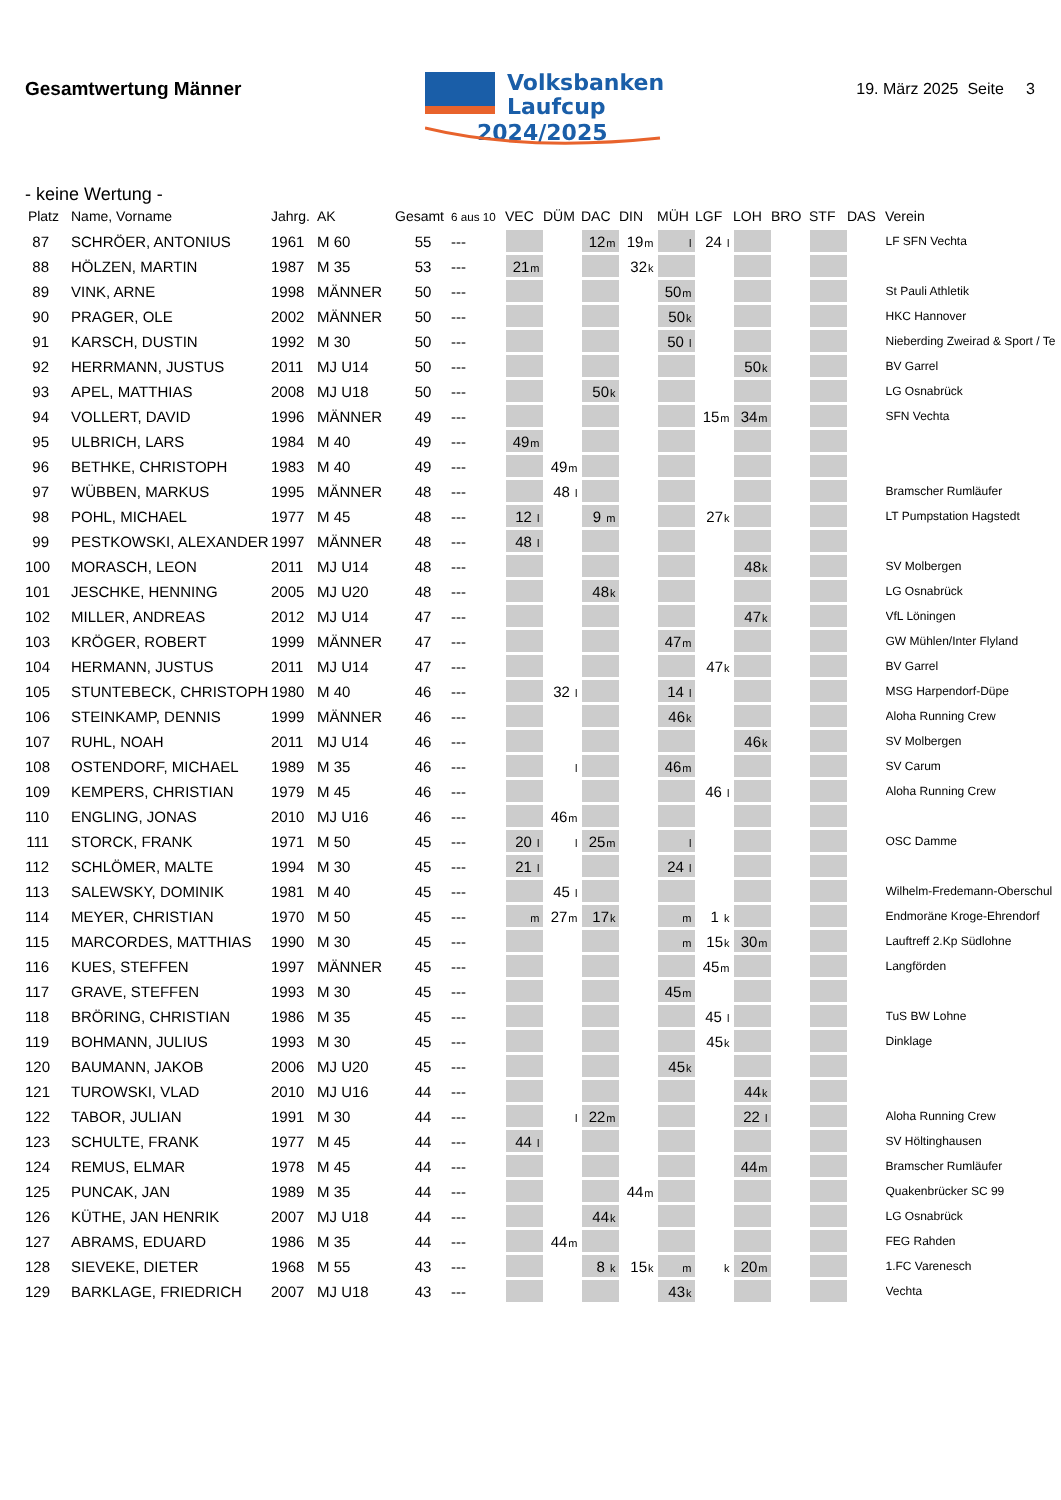Gesamtwertung Männer
Volksbanken
Laufcup
2024/2025
19. März 2025 Seite 3
- keine Wertung -
| Platz | Name, Vorname | Jahrg. | AK | Gesamt | 6 aus 10 | VEC | DÜM | DAC | DIN | MÜH | LGF | LOH | BRO | STF | DAS | Verein |
| --- | --- | --- | --- | --- | --- | --- | --- | --- | --- | --- | --- | --- | --- | --- | --- | --- |
| 87 | SCHRÖER, ANTONIUS | 1961 | M 60 | 55 | --- | | | 12 m | 19 m | l | 24 l | | | | | LF SFN Vechta |
| 88 | HÖLZEN, MARTIN | 1987 | M 35 | 53 | --- | 21 m | | | 32 k | | | | | | | |
| 89 | VINK, ARNE | 1998 | MÄNNER | 50 | --- | | | | | 50 m | | | | | | St Pauli Athletik |
| 90 | PRAGER, OLE | 2002 | MÄNNER | 50 | --- | | | | | 50 k | | | | | | HKC Hannover |
| 91 | KARSCH, DUSTIN | 1992 | M 30 | 50 | --- | | | | | 50 l | | | | | | Nieberding Zweirad & Sport / Te |
| 92 | HERRMANN, JUSTUS | 2011 | MJ U14 | 50 | --- | | | | | | | 50 k | | | | BV Garrel |
| 93 | APEL, MATTHIAS | 2008 | MJ U18 | 50 | --- | | | 50 k | | | | | | | | LG Osnabrück |
| 94 | VOLLERT, DAVID | 1996 | MÄNNER | 49 | --- | | | | | | 15 m | 34 m | | | | SFN Vechta |
| 95 | ULBRICH, LARS | 1984 | M 40 | 49 | --- | 49 m | | | | | | | | | | |
| 96 | BETHKE, CHRISTOPH | 1983 | M 40 | 49 | --- | | 49 m | | | | | | | | | |
| 97 | WÜBBEN, MARKUS | 1995 | MÄNNER | 48 | --- | | 48 l | | | | | | | | | Bramscher Rumläufer |
| 98 | POHL, MICHAEL | 1977 | M 45 | 48 | --- | 12 l | | 9 m | | | 27 k | | | | | LT Pumpstation Hagstedt |
| 99 | PESTKOWSKI, ALEXANDER | 1997 | MÄNNER | 48 | --- | 48 l | | | | | | | | | | |
| 100 | MORASCH, LEON | 2011 | MJ U14 | 48 | --- | | | | | | | 48 k | | | | SV Molbergen |
| 101 | JESCHKE, HENNING | 2005 | MJ U20 | 48 | --- | | | 48 k | | | | | | | | LG Osnabrück |
| 102 | MILLER, ANDREAS | 2012 | MJ U14 | 47 | --- | | | | | | | 47 k | | | | VfL Löningen |
| 103 | KRÖGER, ROBERT | 1999 | MÄNNER | 47 | --- | | | | | 47 m | | | | | | GW Mühlen/Inter Flyland |
| 104 | HERMANN, JUSTUS | 2011 | MJ U14 | 47 | --- | | | | | | 47 k | | | | | BV Garrel |
| 105 | STUNTEBECK, CHRISTOPH | 1980 | M 40 | 46 | --- | | 32 l | | | 14 l | | | | | | MSG Harpendorf-Düpe |
| 106 | STEINKAMP, DENNIS | 1999 | MÄNNER | 46 | --- | | | | | 46 k | | | | | | Aloha Running Crew |
| 107 | RUHL, NOAH | 2011 | MJ U14 | 46 | --- | | | | | | | 46 k | | | | SV Molbergen |
| 108 | OSTENDORF, MICHAEL | 1989 | M 35 | 46 | --- | | l | | | 46 m | | | | | | SV Carum |
| 109 | KEMPERS, CHRISTIAN | 1979 | M 45 | 46 | --- | | | | | | 46 l | | | | | Aloha Running Crew |
| 110 | ENGLING, JONAS | 2010 | MJ U16 | 46 | --- | | 46 m | | | | | | | | | |
| 111 | STORCK, FRANK | 1971 | M 50 | 45 | --- | 20 l | l | 25 m | | l | | | | | | OSC Damme |
| 112 | SCHLÖMER, MALTE | 1994 | M 30 | 45 | --- | 21 l | | | | 24 l | | | | | | |
| 113 | SALEWSKY, DOMINIK | 1981 | M 40 | 45 | --- | | 45 l | | | | | | | | | Wilhelm-Fredemann-Oberschul |
| 114 | MEYER, CHRISTIAN | 1970 | M 50 | 45 | --- | m | 27 m | 17 k | | m | 1 k | | | | | Endmoräne Kroge-Ehrendorf |
| 115 | MARCORDES, MATTHIAS | 1990 | M 30 | 45 | --- | | | | | m | 15 k | 30 m | | | | Lauftreff 2.Kp Südlohne |
| 116 | KUES, STEFFEN | 1997 | MÄNNER | 45 | --- | | | | | | 45 m | | | | | Langförden |
| 117 | GRAVE, STEFFEN | 1993 | M 30 | 45 | --- | | | | | 45 m | | | | | | |
| 118 | BRÖRING, CHRISTIAN | 1986 | M 35 | 45 | --- | | | | | | 45 l | | | | | TuS BW Lohne |
| 119 | BOHMANN, JULIUS | 1993 | M 30 | 45 | --- | | | | | | 45 k | | | | | Dinklage |
| 120 | BAUMANN, JAKOB | 2006 | MJ U20 | 45 | --- | | | | | 45 k | | | | | | |
| 121 | TUROWSKI, VLAD | 2010 | MJ U16 | 44 | --- | | | | | | | 44 k | | | | |
| 122 | TABOR, JULIAN | 1991 | M 30 | 44 | --- | | l | 22 m | | | | 22 l | | | | Aloha Running Crew |
| 123 | SCHULTE, FRANK | 1977 | M 45 | 44 | --- | 44 l | | | | | | | | | | SV Höltinghausen |
| 124 | REMUS, ELMAR | 1978 | M 45 | 44 | --- | | | | | | | 44 m | | | | Bramscher Rumläufer |
| 125 | PUNCAK, JAN | 1989 | M 35 | 44 | --- | | | | 44 m | | | | | | | Quakenbrücker SC 99 |
| 126 | KÜTHE, JAN HENRIK | 2007 | MJ U18 | 44 | --- | | | 44 k | | | | | | | | LG Osnabrück |
| 127 | ABRAMS, EDUARD | 1986 | M 35 | 44 | --- | | 44 m | | | | | | | | | FEG Rahden |
| 128 | SIEVEKE, DIETER | 1968 | M 55 | 43 | --- | | | 8 k | 15 k | m | k | 20 m | | | | 1.FC Varenesch |
| 129 | BARKLAGE, FRIEDRICH | 2007 | MJ U18 | 43 | --- | | | | | 43 k | | | | | | Vechta |